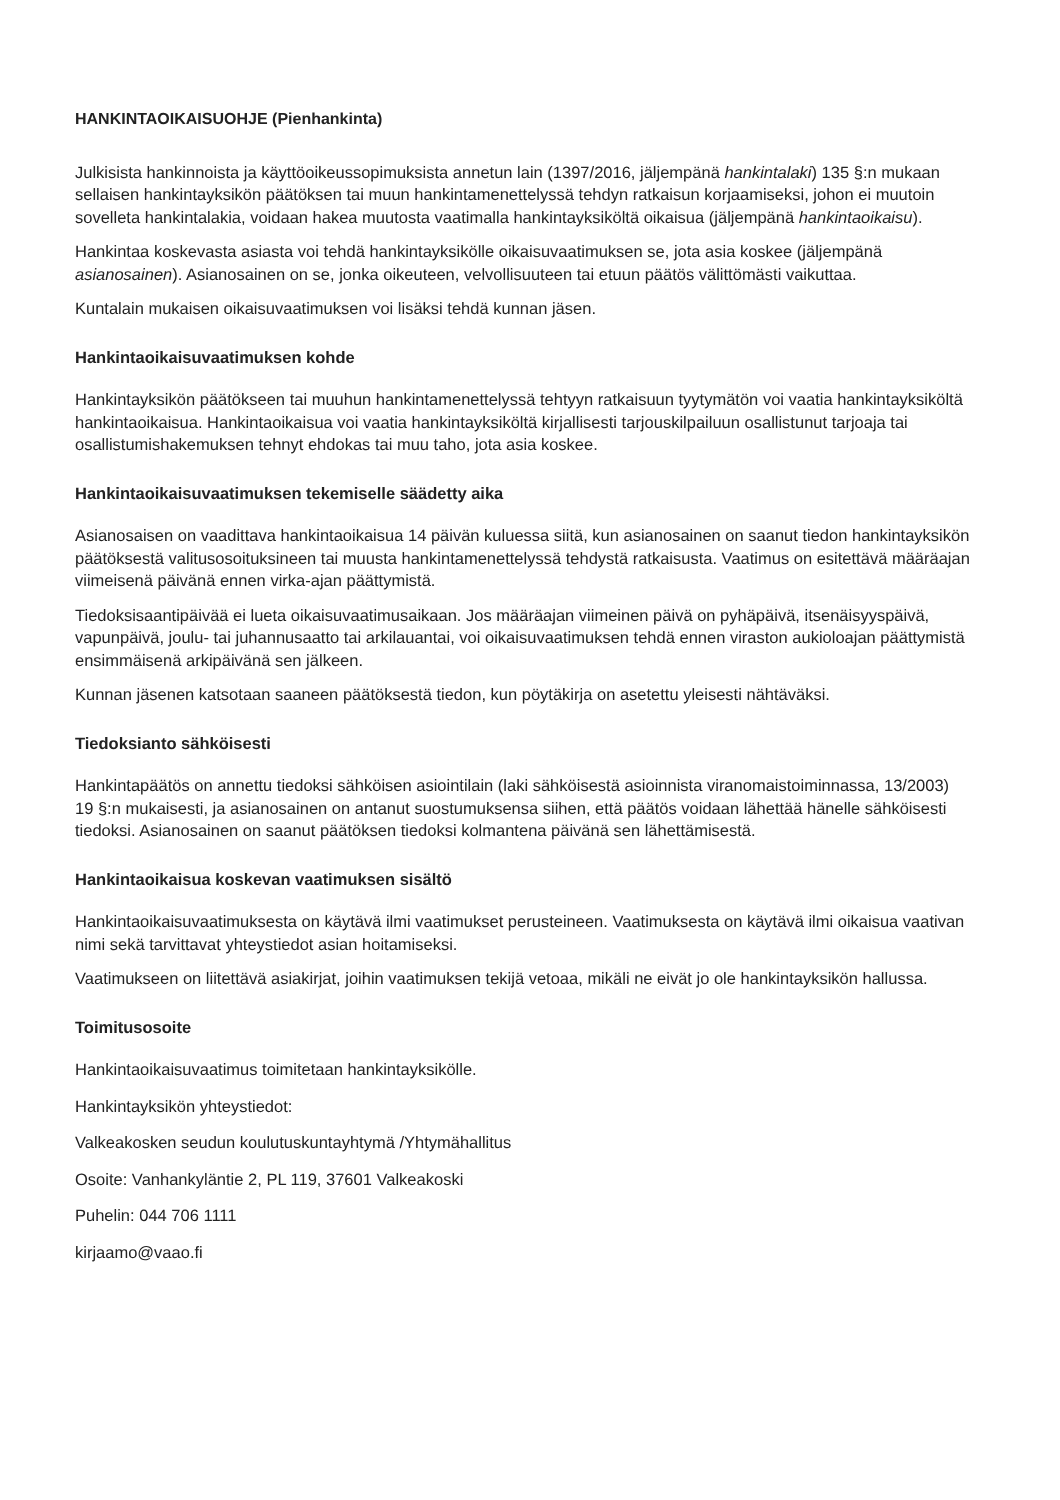HANKINTAOIKAISUOHJE (Pienhankinta)
Julkisista hankinnoista ja käyttöoikeussopimuksista annetun lain (1397/2016, jäljempänä hankintalaki) 135 §:n mukaan sellaisen hankintayksikön päätöksen tai muun hankintamenettelyssä tehdyn ratkaisun korjaamiseksi, johon ei muutoin sovelleta hankintalakia, voidaan hakea muutosta vaatimalla hankintayksiköltä oikaisua (jäljempänä hankintaoikaisu).
Hankintaa koskevasta asiasta voi tehdä hankintayksikölle oikaisuvaatimuksen se, jota asia koskee (jäljempänä asianosainen). Asianosainen on se, jonka oikeuteen, velvollisuuteen tai etuun päätös välittömästi vaikuttaa.
Kuntalain mukaisen oikaisuvaatimuksen voi lisäksi tehdä kunnan jäsen.
Hankintaoikaisuvaatimuksen kohde
Hankintayksikön päätökseen tai muuhun hankintamenettelyssä tehtyyn ratkaisuun tyytymätön voi vaatia hankintayksiköltä hankintaoikaisua. Hankintaoikaisua voi vaatia hankintayksiköltä kirjallisesti tarjouskilpailuun osallistunut tarjoaja tai osallistumishakemuksen tehnyt ehdokas tai muu taho, jota asia koskee.
Hankintaoikaisuvaatimuksen tekemiselle säädetty aika
Asianosaisen on vaadittava hankintaoikaisua 14 päivän kuluessa siitä, kun asianosainen on saanut tiedon hankintayksikön päätöksestä valitusosoituksineen tai muusta hankintamenettelyssä tehdystä ratkaisusta. Vaatimus on esitettävä määräajan viimeisenä päivänä ennen virka-ajan päättymistä.
Tiedoksisaantipäivää ei lueta oikaisuvaatimusaikaan. Jos määräajan viimeinen päivä on pyhäpäivä, itsenäisyyspäivä, vapunpäivä, joulu- tai juhannusaatto tai arkilauantai, voi oikaisuvaatimuksen tehdä ennen viraston aukioloajan päättymistä ensimmäisenä arkipäivänä sen jälkeen.
Kunnan jäsenen katsotaan saaneen päätöksestä tiedon, kun pöytäkirja on asetettu yleisesti nähtäväksi.
Tiedoksianto sähköisesti
Hankintapäätös on annettu tiedoksi sähköisen asiointilain (laki sähköisestä asioinnista viranomaistoiminnassa, 13/2003) 19 §:n mukaisesti, ja asianosainen on antanut suostumuksensa siihen, että päätös voidaan lähettää hänelle sähköisesti tiedoksi. Asianosainen on saanut päätöksen tiedoksi kolmantena päivänä sen lähettämisestä.
Hankintaoikaisua koskevan vaatimuksen sisältö
Hankintaoikaisuvaatimuksesta on käytävä ilmi vaatimukset perusteineen. Vaatimuksesta on käytävä ilmi oikaisua vaativan nimi sekä tarvittavat yhteystiedot asian hoitamiseksi.
Vaatimukseen on liitettävä asiakirjat, joihin vaatimuksen tekijä vetoaa, mikäli ne eivät jo ole hankintayksikön hallussa.
Toimitusosoite
Hankintaoikaisuvaatimus toimitetaan hankintayksikölle.
Hankintayksikön yhteystiedot:
Valkeakosken seudun koulutuskuntayhtymä /Yhtymähallitus
Osoite: Vanhankyläntie 2, PL 119, 37601 Valkeakoski
Puhelin: 044 706 1111
kirjaamo@vaao.fi